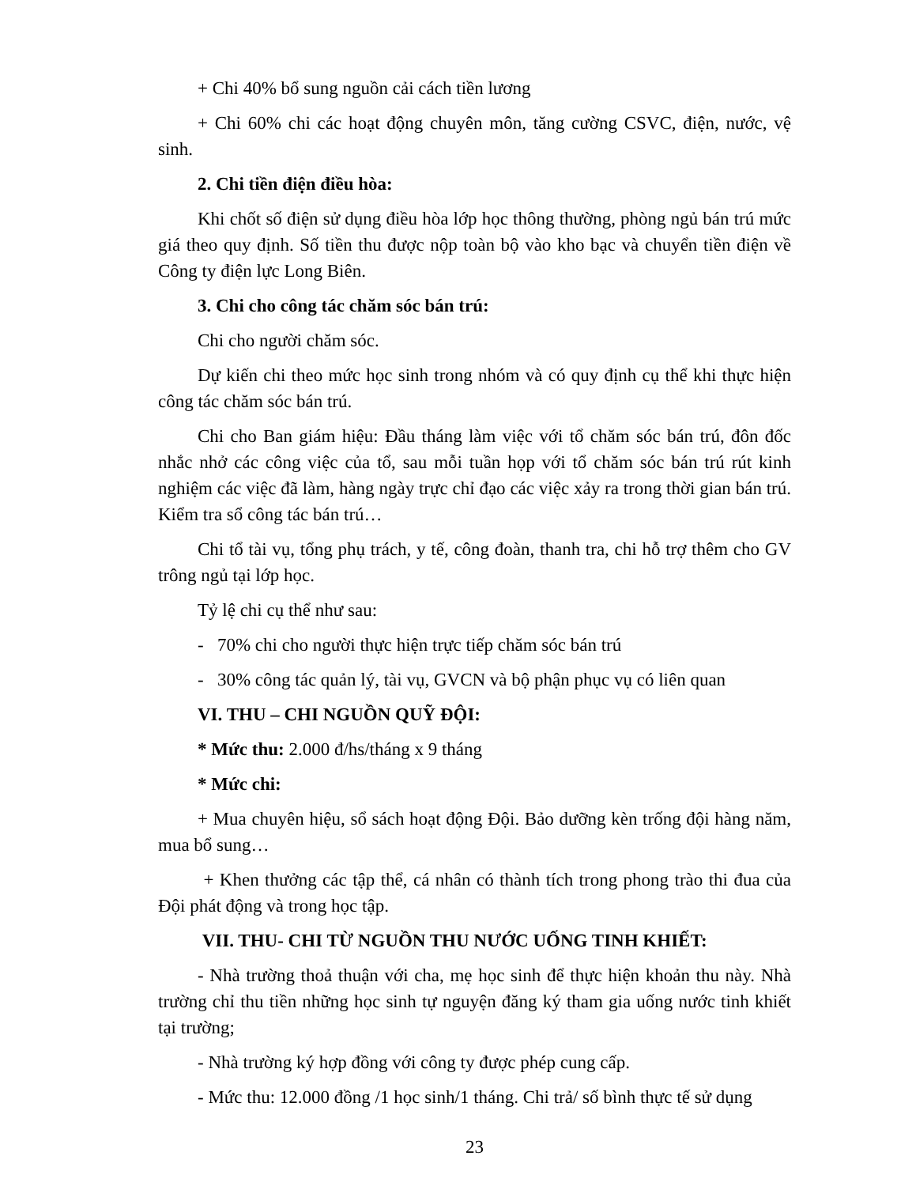+ Chi 40% bổ sung nguồn cải cách tiền lương
+ Chi 60% chi các hoạt động chuyên môn, tăng cường CSVC, điện, nước, vệ sinh.
2. Chi tiền điện điều hòa:
Khi chốt số điện sử dụng điều hòa lớp học thông thường, phòng ngủ bán trú mức giá theo quy định. Số tiền thu được nộp toàn bộ vào kho bạc và chuyển tiền điện về Công ty điện lực Long Biên.
3. Chi cho công tác chăm sóc bán trú:
Chi cho người chăm sóc.
Dự kiến chi theo mức học sinh trong nhóm và có quy định cụ thể khi thực hiện công tác chăm sóc bán trú.
Chi cho Ban giám hiệu: Đầu tháng làm việc với tổ chăm sóc bán trú, đôn đốc nhắc nhở các công việc của tổ, sau mỗi tuần họp với tổ chăm sóc bán trú rút kinh nghiệm các việc đã làm, hàng ngày trực chỉ đạo các việc xảy ra trong thời gian bán trú. Kiểm tra sổ công tác bán trú…
Chi tổ tài vụ, tổng phụ trách, y tế, công đoàn, thanh tra, chi hỗ trợ thêm cho GV trông ngủ tại lớp học.
Tỷ lệ chi cụ thể như sau:
- 70% chi cho người thực hiện trực tiếp chăm sóc bán trú
- 30% công tác quản lý, tài vụ, GVCN và bộ phận phục vụ có liên quan
VI. THU – CHI NGUỒN QUỸ ĐỘI:
* Mức thu: 2.000 đ/hs/tháng x 9 tháng
* Mức chi:
+ Mua chuyên hiệu, sổ sách hoạt động Đội. Bảo dưỡng kèn trống đội hàng năm, mua bổ sung…
+ Khen thưởng các tập thể, cá nhân có thành tích trong phong trào thi đua của Đội phát động và trong học tập.
VII. THU- CHI TỪ NGUỒN THU NƯỚC UỐNG TINH KHIẾT:
- Nhà trường thoả thuận với cha, mẹ học sinh để thực hiện khoản thu này. Nhà trường chỉ thu tiền những học sinh tự nguyện đăng ký tham gia uống nước tinh khiết tại trường;
- Nhà trường ký hợp đồng với công ty được phép cung cấp.
- Mức thu: 12.000 đồng /1 học sinh/1 tháng. Chi trả/ số bình thực tế sử dụng
23